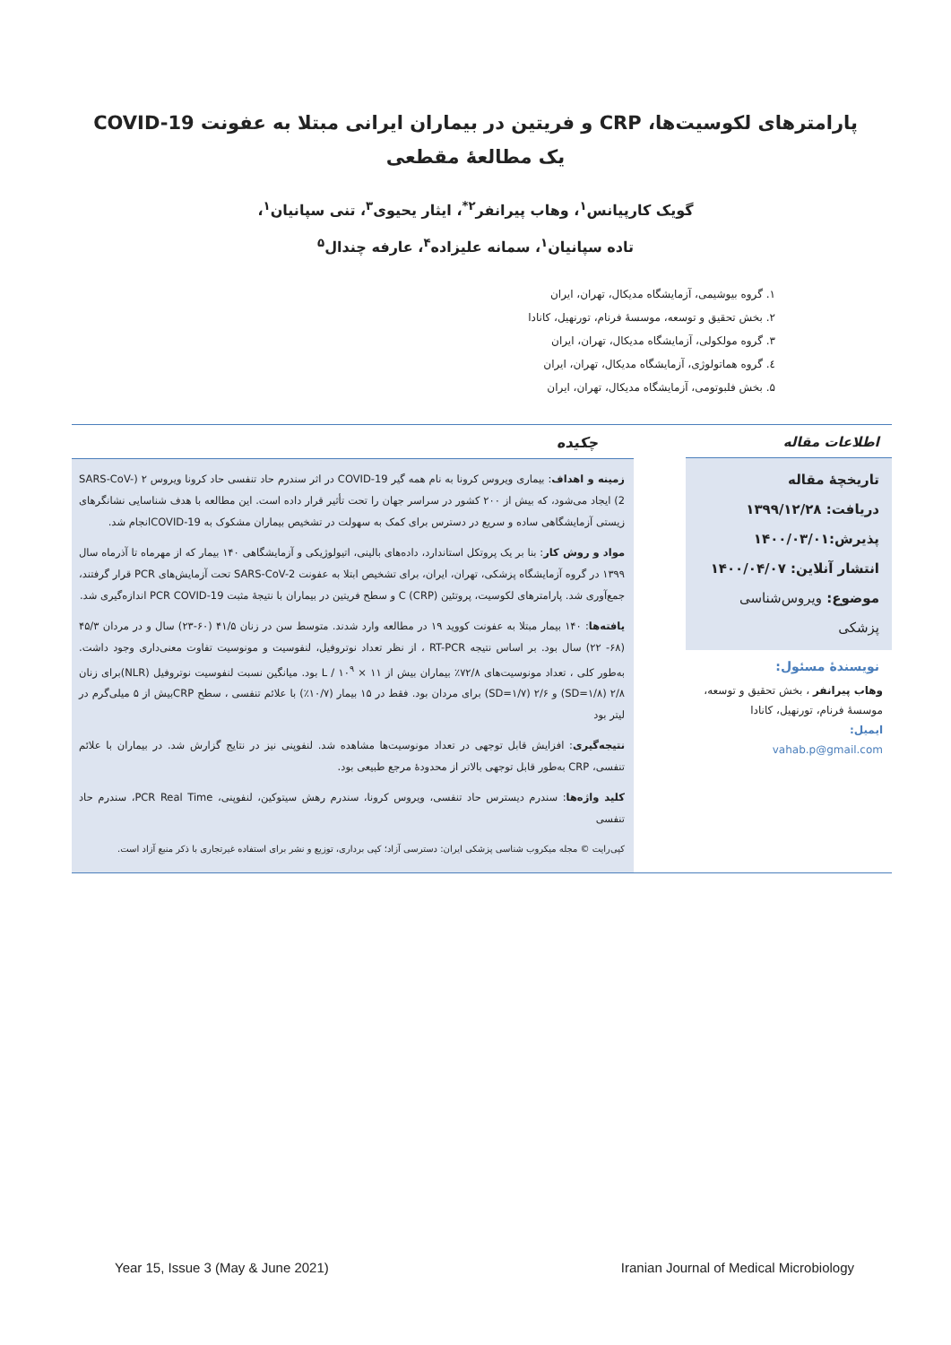پارامترهای لکوسیت‌ها، CRP و فریتین در بیماران ایرانی مبتلا به عفونت COVID-19
یک مطالعۀ مقطعی
گویک کارپیانس<sup>۱</sup>، وهاب پیرانفر<sup>۲*</sup>، ایثار یحیوی<sup>۳</sup>، تنی سپانیان<sup>۱</sup>،
تاده سپانیان<sup>۱</sup>، سمانه علیزاده<sup>۴</sup>، عارفه چندال<sup>۵</sup>
۱. گروه بیوشیمی، آزمایشگاه مدیکال، تهران، ایران
۲. بخش تحقیق و توسعه، موسسۀ فرنام، تورنهیل، کانادا
۳. گروه مولکولی، آزمایشگاه مدیکال، تهران، ایران
٤. گروه هماتولوژی، آزمایشگاه مدیکال، تهران، ایران
۵. بخش فلبوتومی، آزمایشگاه مدیکال، تهران، ایران
اطلاعات مقاله
تاریخچۀ مقاله
دریافت: ۱۳۹۹/۱۲/۲۸
پذیرش:۱۴۰۰/۰۳/۰۱
انتشار آنلاین: ۱۴۰۰/۰۴/۰۷
موضوع: ویروس‌شناسی پزشکی
نویسندۀ مسئول:
وهاب پیرانفر ، بخش تحقیق و توسعه، موسسۀ فرنام، تورنهیل، کانادا
ایمیل:
vahab.p@gmail.com
چکیده
زمینه و اهداف: بیماری ویروس کرونا به نام همه گیر COVID-19 در اثر سندرم حاد تنفسی حاد کرونا ویروس ۲ (SARS-CoV-2) ایجاد می‌شود، که بیش از ۲۰۰ کشور در سراسر جهان را تحت تأثیر قرار داده است. این مطالعه با هدف شناسایی نشانگرهای زیستی آزمایشگاهی ساده و سریع در دسترس برای کمک به سهولت در تشخیص بیماران مشکوک به COVID-19انجام شد.
مواد و روش کار: بنا بر یک پروتکل استاندارد، داده‌های بالینی، اتیولوژیکی و آزمایشگاهی ۱۴۰ بیمار که از مهرماه تا آذرماه سال ۱۳۹۹ در گروه آزمایشگاه پزشکی، تهران، ایران، برای تشخیص ابتلا به عفونت SARS-CoV-2 تحت آزمایش‌های PCR قرار گرفتند، جمع‌آوری شد. پارامترهای لکوسیت، پروتئین C (CRP) و سطح فریتین در بیماران با نتیجۀ مثبت PCR COVID-19 اندازه‌گیری شد.
یافته‌ها: ۱۴۰ بیمار مبتلا به عفونت کووید ۱۹ در مطالعه وارد شدند. متوسط سن در زنان ۴۱/۵ (۶۰-۲۳) سال و در مردان ۴۵/۳ (۶۸- ۲۲) سال بود. بر اساس نتیجه RT-PCR ، از نظر تعداد نوتروفیل، لنفوسیت و مونوسیت تفاوت معنی‌داری وجود داشت. به‌طور کلی ، تعداد مونوسیت‌های ۷۲/۸٪ بیماران بیش از L / ۱۰<sup>۹</sup> × ۱۱ بود. میانگین نسبت لنفوسیت نوتروفیل (NLR)برای زنان ۲/۸ (SD=۱/۸) و ۲/۶ (SD=۱/۷) برای مردان بود. فقط در ۱۵ بیمار (۱۰/۷٪) با علائم تنفسی ، سطح CRPبیش از ۵ میلی‌گرم در لیتر بود
نتیجه‌گیری: افزایش قابل توجهی در تعداد مونوسیت‌ها مشاهده شد. لنفوپنی نیز در نتایج گزارش شد. در بیماران با علائم تنفسی، CRP به‌طور قابل توجهی بالاتر از محدودۀ مرجع طبیعی بود.
کلید واژه‌ها: سندرم دیسترس حاد تنفسی، ویروس کرونا، سندرم رهش سیتوکین، لنفوپنی، PCR Real Time، سندرم حاد تنفسی
کپی‌رایت © مجله میکروب شناسی پزشکی ایران: دسترسی آزاد؛ کپی برداری، توزیع و نشر برای استفاده غیرتجاری با ذکر منبع آزاد است.
Year 15, Issue 3 (May & June 2021) Iranian Journal of Medical Microbiology